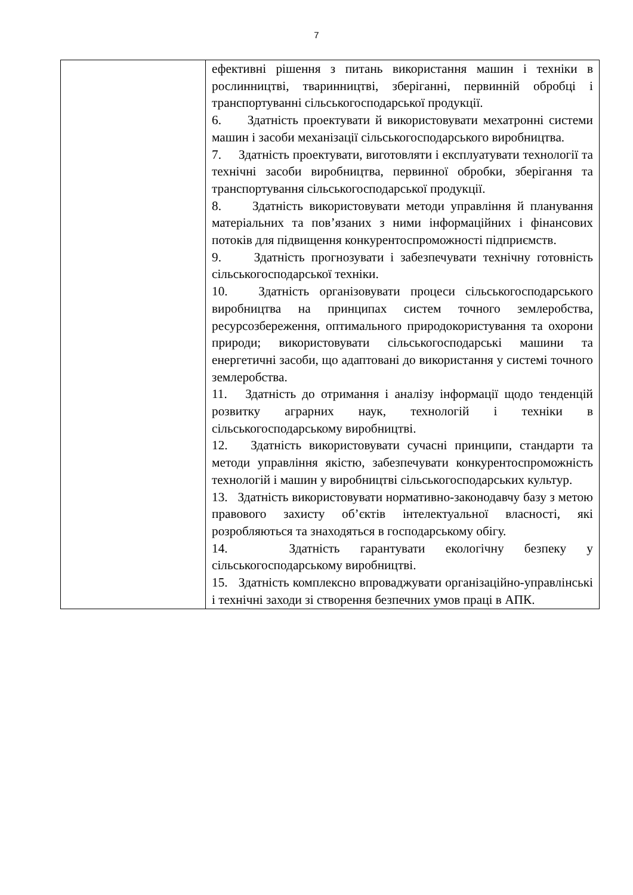7
| | ефективні рішення з питань використання машин і техніки в рослинництві, тваринництві, зберіганні, первинній обробці і транспортуванні сільськогосподарської продукції. 6. Здатність проектувати й використовувати мехатронні системи машин і засоби механізації сільськогосподарського виробництва. 7. Здатність проектувати, виготовляти і експлуатувати технології та технічні засоби виробництва, первинної обробки, зберігання та транспортування сільськогосподарської продукції. 8. Здатність використовувати методи управління й планування матеріальних та пов’язаних з ними інформаційних і фінансових потоків для підвищення конкурентоспроможності підприємств. 9. Здатність прогнозувати і забезпечувати технічну готовність сільськогосподарської техніки. 10. Здатність організовувати процеси сільськогосподарського виробництва на принципах систем точного землеробства, ресурсозбереження, оптимального природокористування та охорони природи; використовувати сільськогосподарські машини та енергетичні засоби, що адаптовані до використання у системі точного землеробства. 11. Здатність до отримання і аналізу інформації щодо тенденцій розвитку аграрних наук, технологій і техніки в сільськогосподарському виробництві. 12. Здатність використовувати сучасні принципи, стандарти та методи управління якістю, забезпечувати конкурентоспроможність технологій і машин у виробництві сільськогосподарських культур. 13. Здатність використовувати нормативно-законодавчу базу з метою правового захисту об’єктів інтелектуальної власності, які розробляються та знаходяться в господарському обігу. 14. Здатність гарантувати екологічну безпеку у сільськогосподарському виробництві. 15. Здатність комплексно впроваджувати організаційно-управлінські і технічні заходи зі створення безпечних умов праці в АПК. |